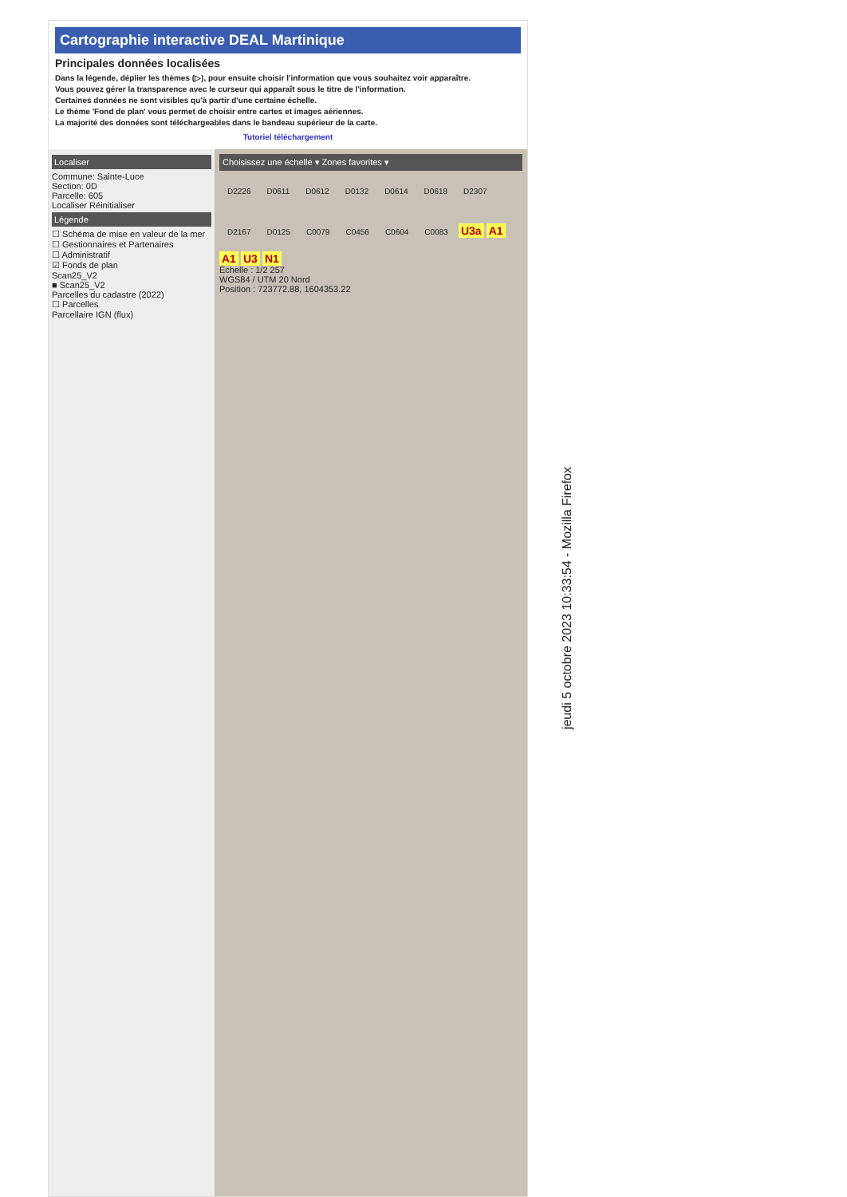Cartographie interactive DEAL Martinique
Principales données localisées
Dans la légende, déplier les thèmes (▷), pour ensuite choisir l'information que vous souhaitez voir apparaître.
Vous pouvez gérer la transparence avec le curseur qui apparaît sous le titre de l'information.
Certaines données ne sont visibles qu'à partir d'une certaine échelle.
Le thème 'Fond de plan' vous permet de choisir entre cartes et images aériennes.
La majorité des données sont téléchargeables dans le bandeau supérieur de la carte.
Tutoriel téléchargement
Localiser
Commune: Sainte-Luce
Section: 0D
Parcelle: 605
Localiser Réinitialiser
Légende
☐ Schéma de mise en valeur de la mer
☐ Gestionnaires et Partenaires
☐ Administratif
☑ Fonds de plan
Scan25_V2
■ Scan25_V2
Parcelles du cadastre (2022)
☐ Parcelles
Parcellaire IGN (flux)
Choisissez une échelle ▾ Zones favorites ▾
D2226 D0611 D0612 D0132 D0614 D0618 D2307 D2167 D0125 C0079 C0456 C0604 C0083 U3a A1 A1 U3 N1
Échelle : 1/2 257
WGS84 / UTM 20 Nord
Position : 723772.88, 1604353.22
jeudi 5 octobre 2023 10:33:54 - Mozilla Firefox